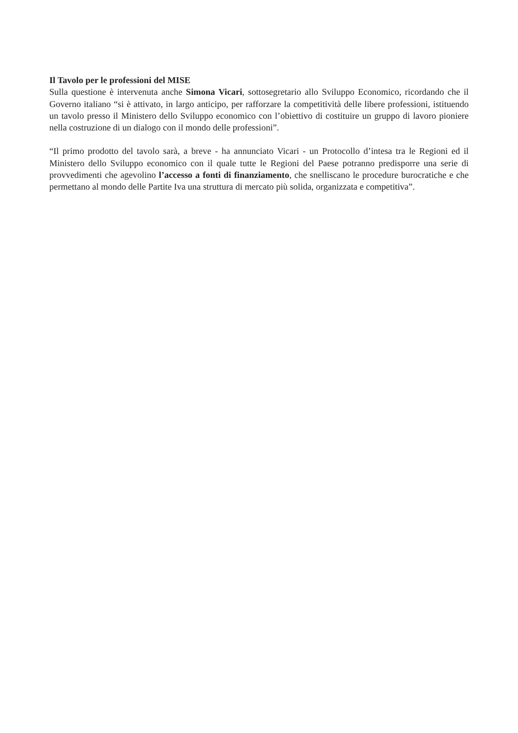Il Tavolo per le professioni del MISE
Sulla questione è intervenuta anche Simona Vicari, sottosegretario allo Sviluppo Economico, ricordando che il Governo italiano “si è attivato, in largo anticipo, per rafforzare la competitività delle libere professioni, istituendo un tavolo presso il Ministero dello Sviluppo economico con l’obiettivo di costituire un gruppo di lavoro pioniere nella costruzione di un dialogo con il mondo delle professioni”.
“Il primo prodotto del tavolo sarà, a breve - ha annunciato Vicari - un Protocollo d’intesa tra le Regioni ed il Ministero dello Sviluppo economico con il quale tutte le Regioni del Paese potranno predisporre una serie di provvedimenti che agevolino l’accesso a fonti di finanziamento, che snelliscano le procedure burocratiche e che permettano al mondo delle Partite Iva una struttura di mercato più solida, organizzata e competitiva”.